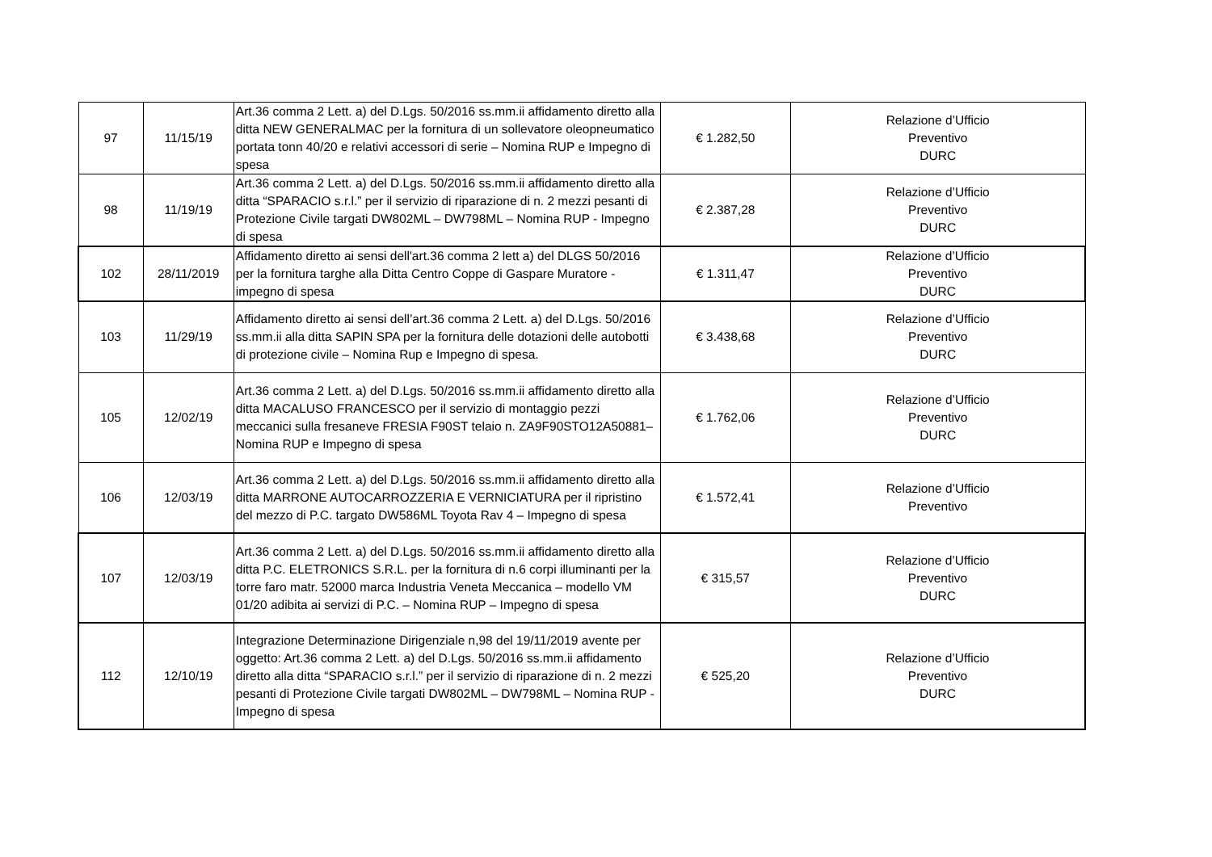| 97 | 11/15/19 | Art.36 comma 2 Lett. a) del D.Lgs. 50/2016 ss.mm.ii affidamento diretto alla ditta NEW GENERALMAC per la fornitura di un sollevatore oleopneumatico portata tonn 40/20 e relativi accessori di serie – Nomina RUP e Impegno di spesa | € 1.282,50 | Relazione d’Ufficio Preventivo DURC |
| 98 | 11/19/19 | Art.36 comma 2 Lett. a) del D.Lgs. 50/2016 ss.mm.ii affidamento diretto alla ditta “SPARACIO s.r.l.” per il servizio di riparazione di n. 2 mezzi pesanti di Protezione Civile targati DW802ML – DW798ML – Nomina RUP - Impegno di spesa | € 2.387,28 | Relazione d’Ufficio Preventivo DURC |
| 102 | 28/11/2019 | Affidamento diretto ai sensi dell'art.36 comma 2 lett a) del DLGS 50/2016 per la fornitura targhe alla Ditta Centro Coppe di Gaspare Muratore - impegno di spesa | € 1.311,47 | Relazione d’Ufficio Preventivo DURC |
| 103 | 11/29/19 | Affidamento diretto ai sensi dell’art.36 comma 2 Lett. a) del D.Lgs. 50/2016 ss.mm.ii alla ditta SAPIN SPA per la fornitura delle dotazioni delle autobotti di protezione civile – Nomina Rup e Impegno di spesa. | € 3.438,68 | Relazione d’Ufficio Preventivo DURC |
| 105 | 12/02/19 | Art.36 comma 2 Lett. a) del D.Lgs. 50/2016 ss.mm.ii affidamento diretto alla ditta MACALUSO FRANCESCO per il servizio di montaggio pezzi meccanici sulla fresaneve FRESIA F90ST telaio n. ZA9F90STO12A50881– Nomina RUP e Impegno di spesa | € 1.762,06 | Relazione d’Ufficio Preventivo DURC |
| 106 | 12/03/19 | Art.36 comma 2 Lett. a) del D.Lgs. 50/2016 ss.mm.ii affidamento diretto alla ditta MARRONE AUTOCARROZZERIA E VERNICIATURA per il ripristino del mezzo di P.C. targato DW586ML Toyota Rav 4 – Impegno di spesa | € 1.572,41 | Relazione d’Ufficio Preventivo |
| 107 | 12/03/19 | Art.36 comma 2 Lett. a) del D.Lgs. 50/2016 ss.mm.ii affidamento diretto alla ditta P.C. ELETRONICS S.R.L. per la fornitura di n.6 corpi illuminanti per la torre faro matr. 52000 marca Industria Veneta Meccanica – modello VM 01/20 adibita ai servizi di P.C. – Nomina RUP – Impegno di spesa | € 315,57 | Relazione d’Ufficio Preventivo DURC |
| 112 | 12/10/19 | Integrazione Determinazione Dirigenziale n,98 del 19/11/2019 avente per oggetto: Art.36 comma 2 Lett. a) del D.Lgs. 50/2016 ss.mm.ii affidamento diretto alla ditta “SPARACIO s.r.l.” per il servizio di riparazione di n. 2 mezzi pesanti di Protezione Civile targati DW802ML – DW798ML – Nomina RUP - Impegno di spesa | € 525,20 | Relazione d’Ufficio Preventivo DURC |